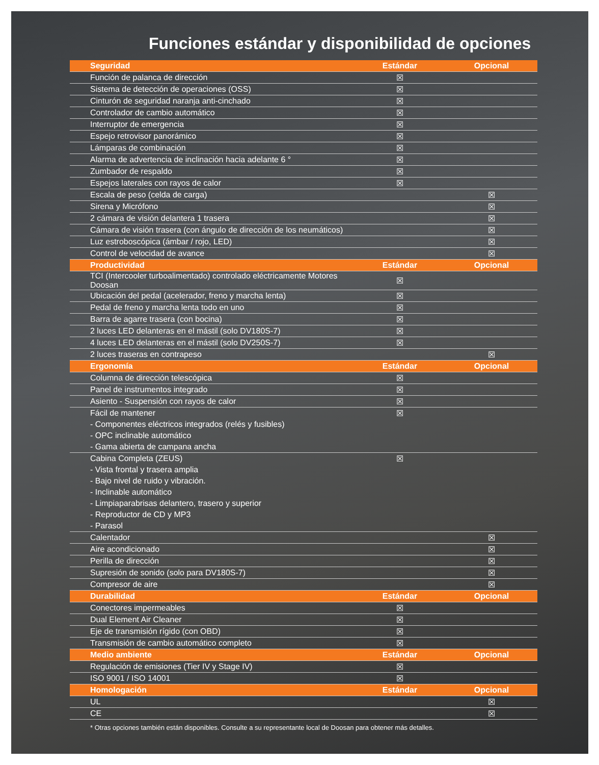Funciones estándar y disponibilidad de opciones
| Seguridad | Estándar | Opcional |
| --- | --- | --- |
| Función de palanca de dirección | ☒ | |
| Sistema de detección de operaciones (OSS) | ☒ | |
| Cinturón de seguridad naranja anti-cinchado | ☒ | |
| Controlador de cambio automático | ☒ | |
| Interruptor de emergencia | ☒ | |
| Espejo retrovisor panorámico | ☒ | |
| Lámparas de combinación | ☒ | |
| Alarma de advertencia de inclinación hacia adelante 6 ° | ☒ | |
| Zumbador de respaldo | ☒ | |
| Espejos laterales con rayos de calor | ☒ | |
| Escala de peso (celda de carga) | | ☒ |
| Sirena y Micrófono | | ☒ |
| 2 cámara de visión delantera 1 trasera | | ☒ |
| Cámara de visión trasera (con ángulo de dirección de los neumáticos) | | ☒ |
| Luz estroboscópica (ámbar / rojo, LED) | | ☒ |
| Control de velocidad de avance | | ☒ |
| Productividad | Estándar | Opcional |
| TCI (Intercooler turboalimentado) controlado eléctricamente Motores Doosan | ☒ | |
| Ubicación del pedal (acelerador, freno y marcha lenta) | ☒ | |
| Pedal de freno y marcha lenta todo en uno | ☒ | |
| Barra de agarre trasera (con bocina) | ☒ | |
| 2 luces LED delanteras en el mástil (solo DV180S-7) | ☒ | |
| 4 luces LED delanteras en el mástil (solo DV250S-7) | ☒ | |
| 2 luces traseras en contrapeso | | ☒ |
| Ergonomía | Estándar | Opcional |
| Columna de dirección telescópica | ☒ | |
| Panel de instrumentos integrado | ☒ | |
| Asiento - Suspensión con rayos de calor | ☒ | |
| Fácil de mantener | ☒ | |
| - Componentes eléctricos integrados (relés y fusibles) | | |
| - OPC inclinable automático | | |
| - Gama abierta de campana ancha | | |
| Cabina Completa (ZEUS) | ☒ | |
| - Vista frontal y trasera amplia | | |
| - Bajo nivel de ruido y vibración. | | |
| - Inclinable automático | | |
| - Limpiaparabrisas delantero, trasero y superior | | |
| - Reproductor de CD y MP3 | | |
| - Parasol | | |
| Calentador | | ☒ |
| Aire acondicionado | | ☒ |
| Perilla de dirección | | ☒ |
| Supresión de sonido (solo para DV180S-7) | | ☒ |
| Compresor de aire | | ☒ |
| Durabilidad | Estándar | Opcional |
| Conectores impermeables | ☒ | |
| Dual Element Air Cleaner | ☒ | |
| Eje de transmisión rígido (con OBD) | ☒ | |
| Transmisión de cambio automático completo | ☒ | |
| Medio ambiente | Estándar | Opcional |
| Regulación de emisiones (Tier IV y Stage IV) | ☒ | |
| ISO 9001 / ISO 14001 | ☒ | |
| Homologación | Estándar | Opcional |
| UL | | ☒ |
| CE | | ☒ |
* Otras opciones también están disponibles. Consulte a su representante local de Doosan para obtener más detalles.